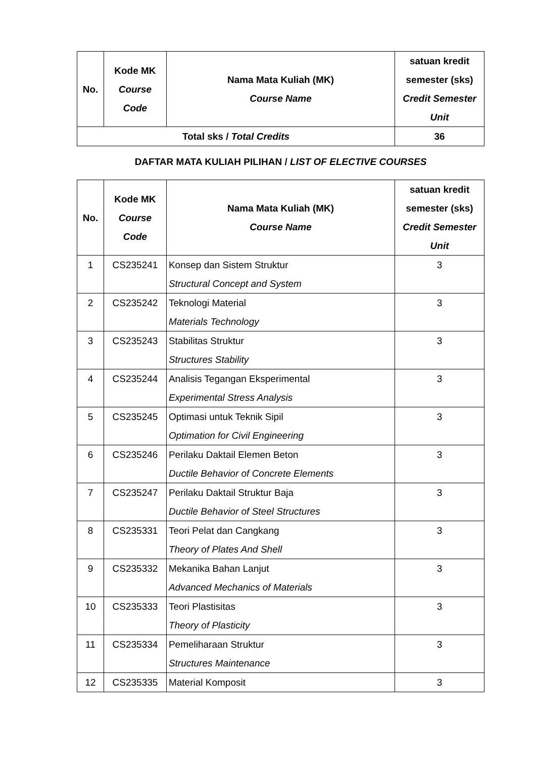| No. | Kode MK Course Code | Nama Mata Kuliah (MK) Course Name | satuan kredit semester (sks) Credit Semester Unit |
| --- | --- | --- | --- |
| Total sks / Total Credits | | | 36 |
DAFTAR MATA KULIAH PILIHAN / LIST OF ELECTIVE COURSES
| No. | Kode MK Course Code | Nama Mata Kuliah (MK) Course Name | satuan kredit semester (sks) Credit Semester Unit |
| --- | --- | --- | --- |
| 1 | CS235241 | Konsep dan Sistem Struktur Structural Concept and System | 3 |
| 2 | CS235242 | Teknologi Material Materials Technology | 3 |
| 3 | CS235243 | Stabilitas Struktur Structures Stability | 3 |
| 4 | CS235244 | Analisis Tegangan Eksperimental Experimental Stress Analysis | 3 |
| 5 | CS235245 | Optimasi untuk Teknik Sipil Optimation for Civil Engineering | 3 |
| 6 | CS235246 | Perilaku Daktail Elemen Beton Ductile Behavior of Concrete Elements | 3 |
| 7 | CS235247 | Perilaku Daktail Struktur Baja Ductile Behavior of Steel Structures | 3 |
| 8 | CS235331 | Teori Pelat dan Cangkang Theory of Plates And Shell | 3 |
| 9 | CS235332 | Mekanika Bahan Lanjut Advanced Mechanics of Materials | 3 |
| 10 | CS235333 | Teori Plastisitas Theory of Plasticity | 3 |
| 11 | CS235334 | Pemeliharaan Struktur Structures Maintenance | 3 |
| 12 | CS235335 | Material Komposit | 3 |